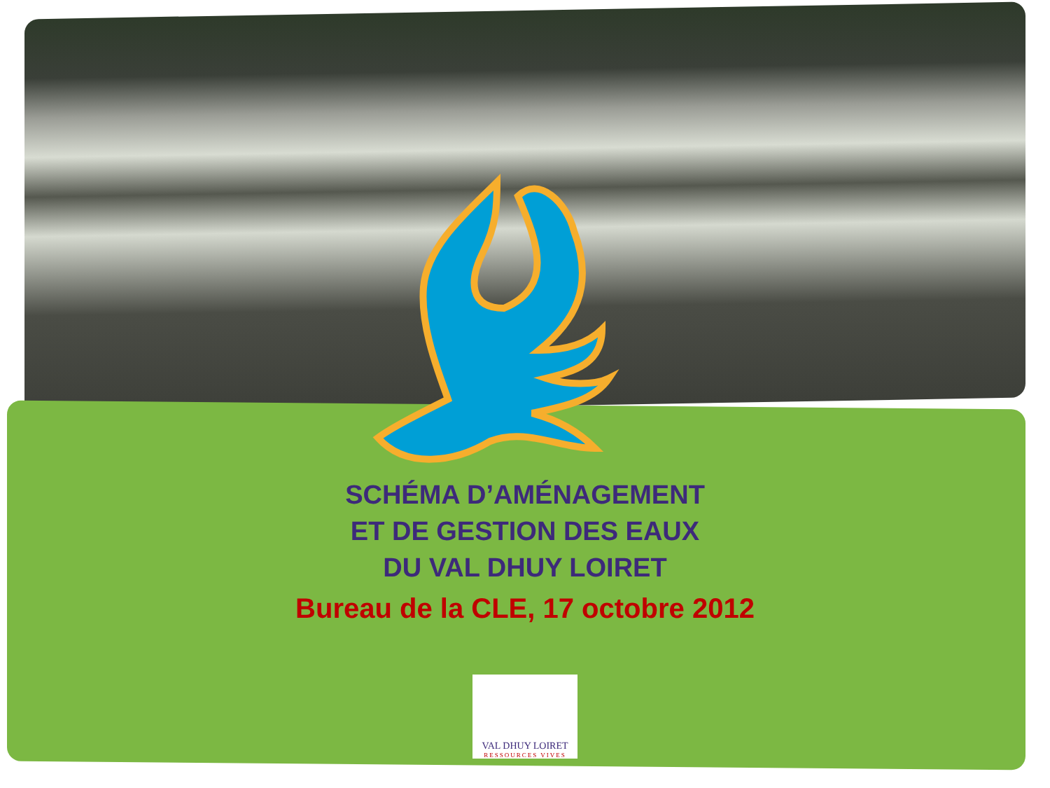SCHÉMA D’AMÉNAGEMENT ET DE GESTION DES EAUX DU VAL DHUY LOIRET
Bureau de la CLE, 17 octobre 2012
VAL DHUY LOIRET
RESSOURCES VIVES